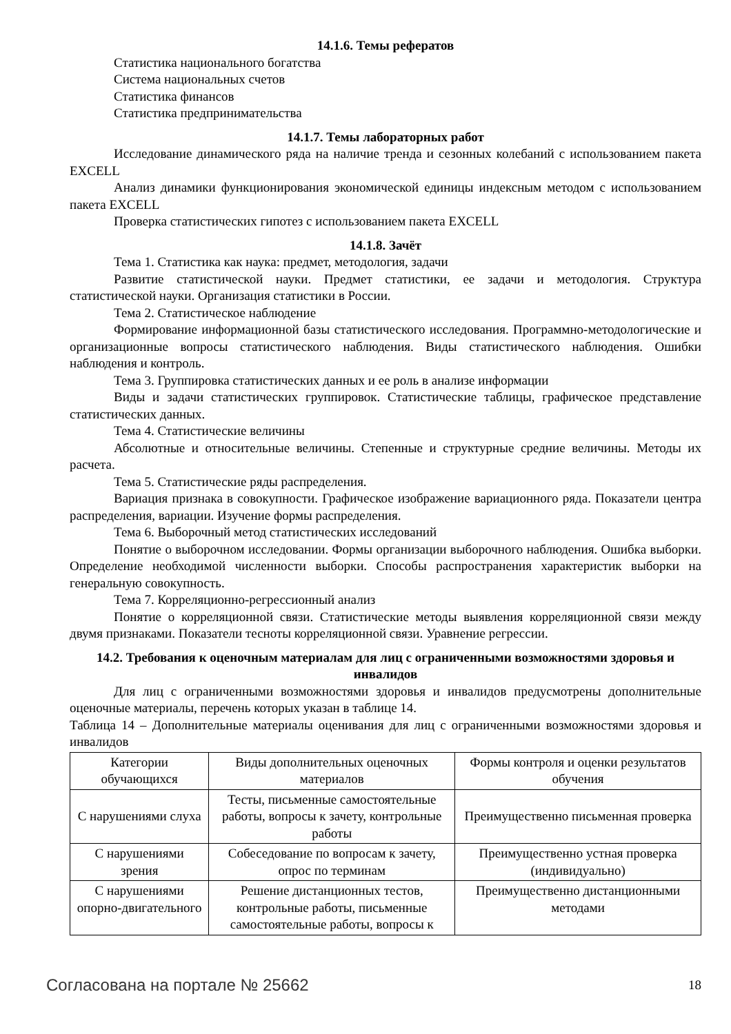14.1.6. Темы рефератов
Статистика национального богатства
Система национальных счетов
Статистика финансов
Статистика предпринимательства
14.1.7. Темы лабораторных работ
Исследование динамического ряда на наличие тренда и сезонных колебаний с использованием пакета EXCELL
Анализ динамики функционирования экономической единицы индексным методом с использованием пакета EXCELL
Проверка статистических гипотез с использованием пакета EXCELL
14.1.8. Зачёт
Тема 1. Статистика как наука: предмет, методология, задачи
Развитие статистической науки. Предмет статистики, ее задачи и методология. Структура статистической науки. Организация статистики в России.
Тема 2. Статистическое наблюдение
Формирование информационной базы статистического исследования. Программно-методологические и организационные вопросы статистического наблюдения. Виды статистического наблюдения. Ошибки наблюдения и контроль.
Тема 3. Группировка статистических данных и ее роль в анализе информации
Виды и задачи статистических группировок. Статистические таблицы, графическое представление статистических данных.
Тема 4. Статистические величины
Абсолютные и относительные величины. Степенные и структурные средние величины. Методы их расчета.
Тема 5. Статистические ряды распределения.
Вариация признака в совокупности. Графическое изображение вариационного ряда. Показатели центра распределения, вариации. Изучение формы распределения.
Тема 6. Выборочный метод статистических исследований
Понятие о выборочном исследовании. Формы организации выборочного наблюдения. Ошибка выборки. Определение необходимой численности выборки. Способы распространения характеристик выборки на генеральную совокупность.
Тема 7. Корреляционно-регрессионный анализ
Понятие о корреляционной связи. Статистические методы выявления корреляционной связи между двумя признаками. Показатели тесноты корреляционной связи. Уравнение регрессии.
14.2. Требования к оценочным материалам для лиц с ограниченными возможностями здоровья и инвалидов
Для лиц с ограниченными возможностями здоровья и инвалидов предусмотрены дополнительные оценочные материалы, перечень которых указан в таблице 14.
Таблица 14 – Дополнительные материалы оценивания для лиц с ограниченными возможностями здоровья и инвалидов
| Категории обучающихся | Виды дополнительных оценочных материалов | Формы контроля и оценки результатов обучения |
| С нарушениями слуха | Тесты, письменные самостоятельные работы, вопросы к зачету, контрольные работы | Преимущественно письменная проверка |
| С нарушениями зрения | Собеседование по вопросам к зачету, опрос по терминам | Преимущественно устная проверка (индивидуально) |
| С нарушениями опорно-двигательного | Решение дистанционных тестов, контрольные работы, письменные самостоятельные работы, вопросы к | Преимущественно дистанционными методами |
Согласована на портале № 25662 18